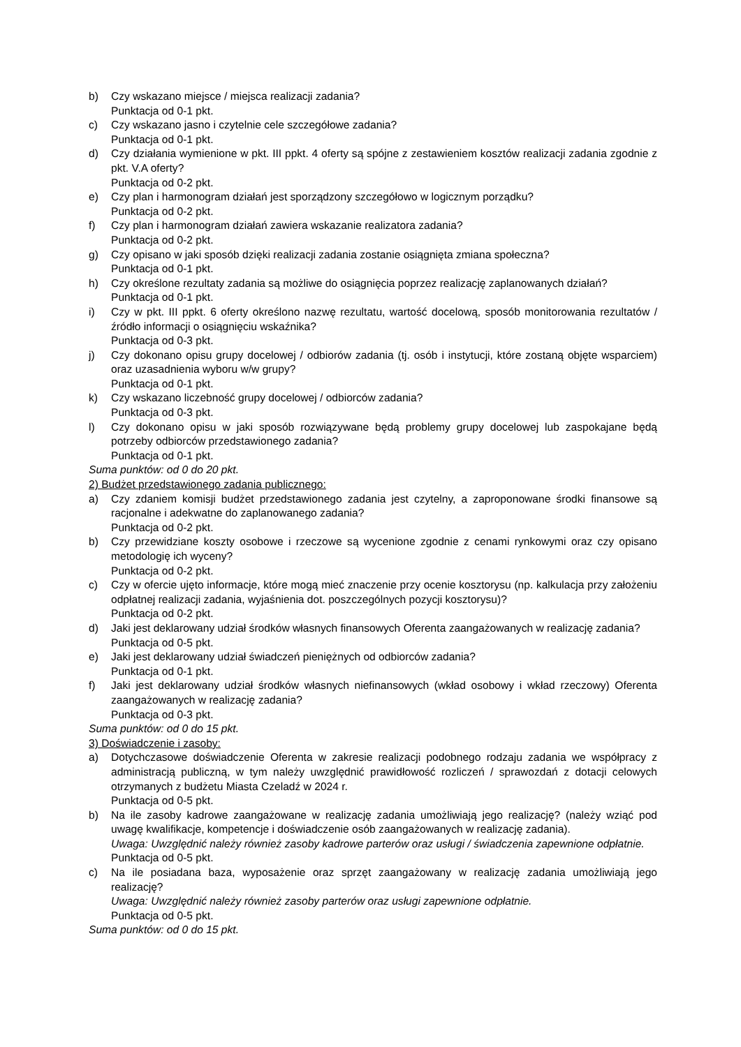b) Czy wskazano miejsce / miejsca realizacji zadania?
Punktacja od 0-1 pkt.
c) Czy wskazano jasno i czytelnie cele szczegółowe zadania?
Punktacja od 0-1 pkt.
d) Czy działania wymienione w pkt. III ppkt. 4 oferty są spójne z zestawieniem kosztów realizacji zadania zgodnie z pkt. V.A oferty?
Punktacja od 0-2 pkt.
e) Czy plan i harmonogram działań jest sporządzony szczegółowo w logicznym porządku?
Punktacja od 0-2 pkt.
f) Czy plan i harmonogram działań zawiera wskazanie realizatora zadania?
Punktacja od 0-2 pkt.
g) Czy opisano w jaki sposób dzięki realizacji zadania zostanie osiągnięta zmiana społeczna?
Punktacja od 0-1 pkt.
h) Czy określone rezultaty zadania są możliwe do osiągnięcia poprzez realizację zaplanowanych działań?
Punktacja od 0-1 pkt.
i) Czy w pkt. III ppkt. 6 oferty określono nazwę rezultatu, wartość docelową, sposób monitorowania rezultatów / źródło informacji o osiągnięciu wskaźnika?
Punktacja od 0-3 pkt.
j) Czy dokonano opisu grupy docelowej / odbiorów zadania (tj. osób i instytucji, które zostaną objęte wsparciem) oraz uzasadnienia wyboru w/w grupy?
Punktacja od 0-1 pkt.
k) Czy wskazano liczebność grupy docelowej / odbiorców zadania?
Punktacja od 0-3 pkt.
l) Czy dokonano opisu w jaki sposób rozwiązywane będą problemy grupy docelowej lub zaspokajane będą potrzeby odbiorców przedstawionego zadania?
Punktacja od 0-1 pkt.
Suma punktów: od 0 do 20 pkt.
2) Budżet przedstawionego zadania publicznego:
a) Czy zdaniem komisji budżet przedstawionego zadania jest czytelny, a zaproponowane środki finansowe są racjonalne i adekwatne do zaplanowanego zadania?
Punktacja od 0-2 pkt.
b) Czy przewidziane koszty osobowe i rzeczowe są wycenione zgodnie z cenami rynkowymi oraz czy opisano metodologię ich wyceny?
Punktacja od 0-2 pkt.
c) Czy w ofercie ujęto informacje, które mogą mieć znaczenie przy ocenie kosztorysu (np. kalkulacja przy założeniu odpłatnej realizacji zadania, wyjaśnienia dot. poszczególnych pozycji kosztorysu)?
Punktacja od 0-2 pkt.
d) Jaki jest deklarowany udział środków własnych finansowych Oferenta zaangażowanych w realizację zadania?
Punktacja od 0-5 pkt.
e) Jaki jest deklarowany udział świadczeń pieniężnych od odbiorców zadania?
Punktacja od 0-1 pkt.
f) Jaki jest deklarowany udział środków własnych niefinansowych (wkład osobowy i wkład rzeczowy) Oferenta zaangażowanych w realizację zadania?
Punktacja od 0-3 pkt.
Suma punktów: od 0 do 15 pkt.
3) Doświadczenie i zasoby:
a) Dotychczasowe doświadczenie Oferenta w zakresie realizacji podobnego rodzaju zadania we współpracy z administracją publiczną, w tym należy uwzględnić prawidłowość rozliczeń / sprawozdań z dotacji celowych otrzymanych z budżetu Miasta Czeladź w 2024 r.
Punktacja od 0-5 pkt.
b) Na ile zasoby kadrowe zaangażowane w realizację zadania umożliwiają jego realizację? (należy wziąć pod uwagę kwalifikacje, kompetencje i doświadczenie osób zaangażowanych w realizację zadania).
Uwaga: Uwzględnić należy również zasoby kadrowe parterów oraz usługi / świadczenia zapewnione odpłatnie.
Punktacja od 0-5 pkt.
c) Na ile posiadana baza, wyposażenie oraz sprzęt zaangażowany w realizację zadania umożliwiają jego realizację?
Uwaga: Uwzględnić należy również zasoby parterów oraz usługi zapewnione odpłatnie.
Punktacja od 0-5 pkt.
Suma punktów: od 0 do 15 pkt.